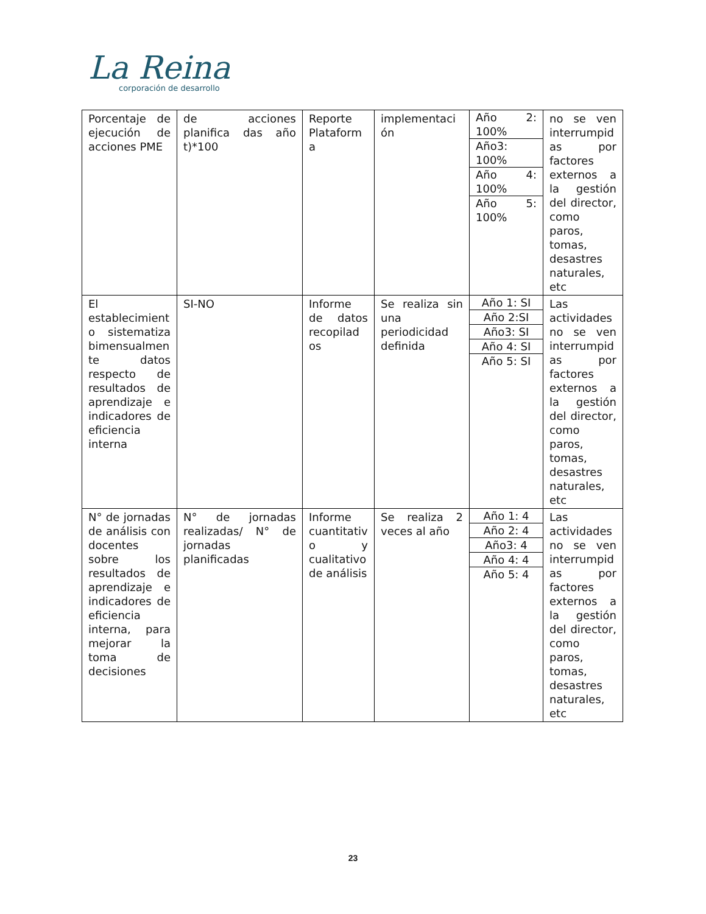La Reina
corporación de desarrollo
| Porcentaje de ejecución de acciones PME | de acciones planifica das año t)*100 | Reporte Plataform a | implementaci ón | Año 2: 100% Año3: 100% Año 4: 100% Año 5: 100% | no se ven interrumpid as por factores externos a la gestión del director, como paros, tomas, desastres naturales, etc |
| El establecimient o sistematiza bimensualmen te datos respecto de resultados de aprendizaje e indicadores de eficiencia interna | SI-NO | Informe de datos recopilad os | Se realiza sin una periodicidad definida | Año 1: SI Año 2:SI Año3: SI Año 4: SI Año 5: SI | Las actividades no se ven interrumpid as por factores externos a la gestión del director, como paros, tomas, desastres naturales, etc |
| N° de jornadas de análisis con docentes sobre los resultados de aprendizaje e indicadores de eficiencia interna, para mejorar la toma de decisiones | N° de jornadas realizadas/ N° de jornadas planificadas | Informe cuantitativ o y cualitativo de análisis | Se realiza 2 veces al año | Año 1: 4 Año 2: 4 Año3: 4 Año 4: 4 Año 5: 4 | Las actividades no se ven interrumpid as por factores externos a la gestión del director, como paros, tomas, desastres naturales, etc |
23